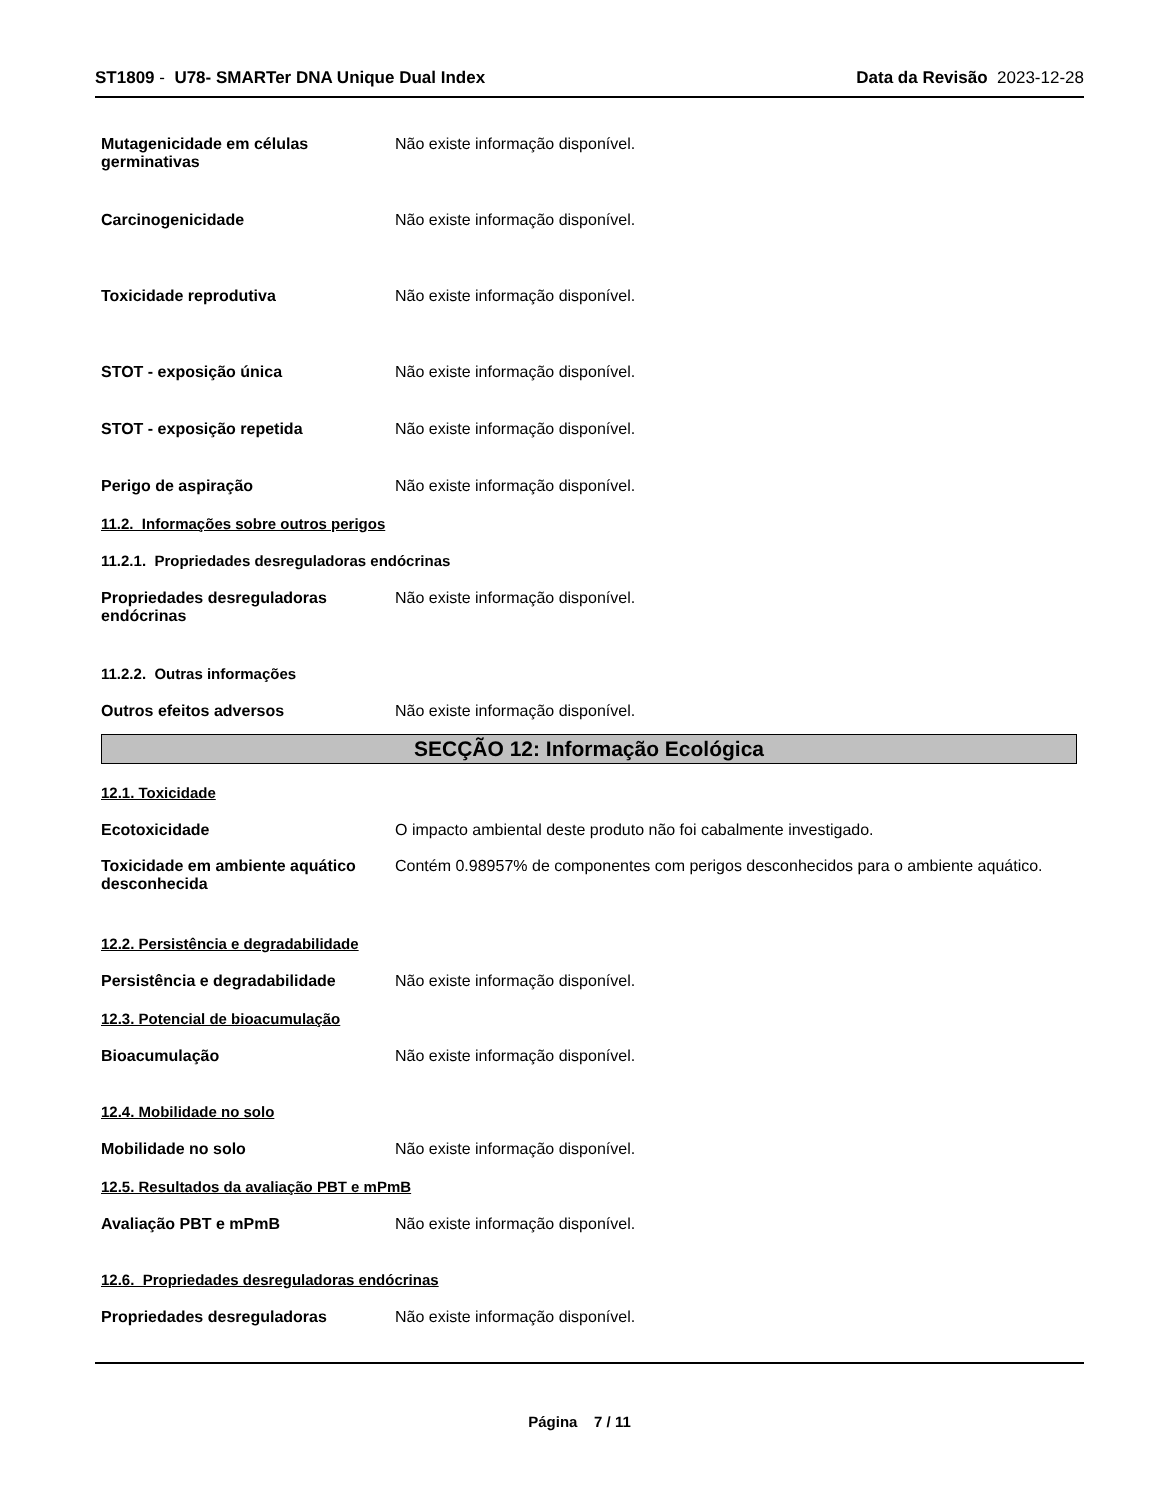ST1809 - U78- SMARTer DNA Unique Dual Index Data da Revisão 2023-12-28
Mutagenicidade em células germinativas
Não existe informação disponível.
Carcinogenicidade Não existe informação disponível.
Toxicidade reprodutiva Não existe informação disponível.
STOT - exposição única Não existe informação disponível.
STOT - exposição repetida Não existe informação disponível.
Perigo de aspiração Não existe informação disponível.
11.2. Informações sobre outros perigos
11.2.1. Propriedades desreguladoras endócrinas
Propriedades desreguladoras endócrinas
Não existe informação disponível.
11.2.2. Outras informações
Outros efeitos adversos Não existe informação disponível.
SECÇÃO 12: Informação Ecológica
12.1. Toxicidade
Ecotoxicidade O impacto ambiental deste produto não foi cabalmente investigado.
Toxicidade em ambiente aquático desconhecida
Contém 0.98957% de componentes com perigos desconhecidos para o ambiente aquático.
12.2. Persistência e degradabilidade
Persistência e degradabilidade Não existe informação disponível.
12.3. Potencial de bioacumulação
Bioacumulação Não existe informação disponível.
12.4. Mobilidade no solo
Mobilidade no solo Não existe informação disponível.
12.5. Resultados da avaliação PBT e mPmB
Avaliação PBT e mPmB Não existe informação disponível.
12.6. Propriedades desreguladoras endócrinas
Propriedades desreguladoras Não existe informação disponível.
Página 7 / 11